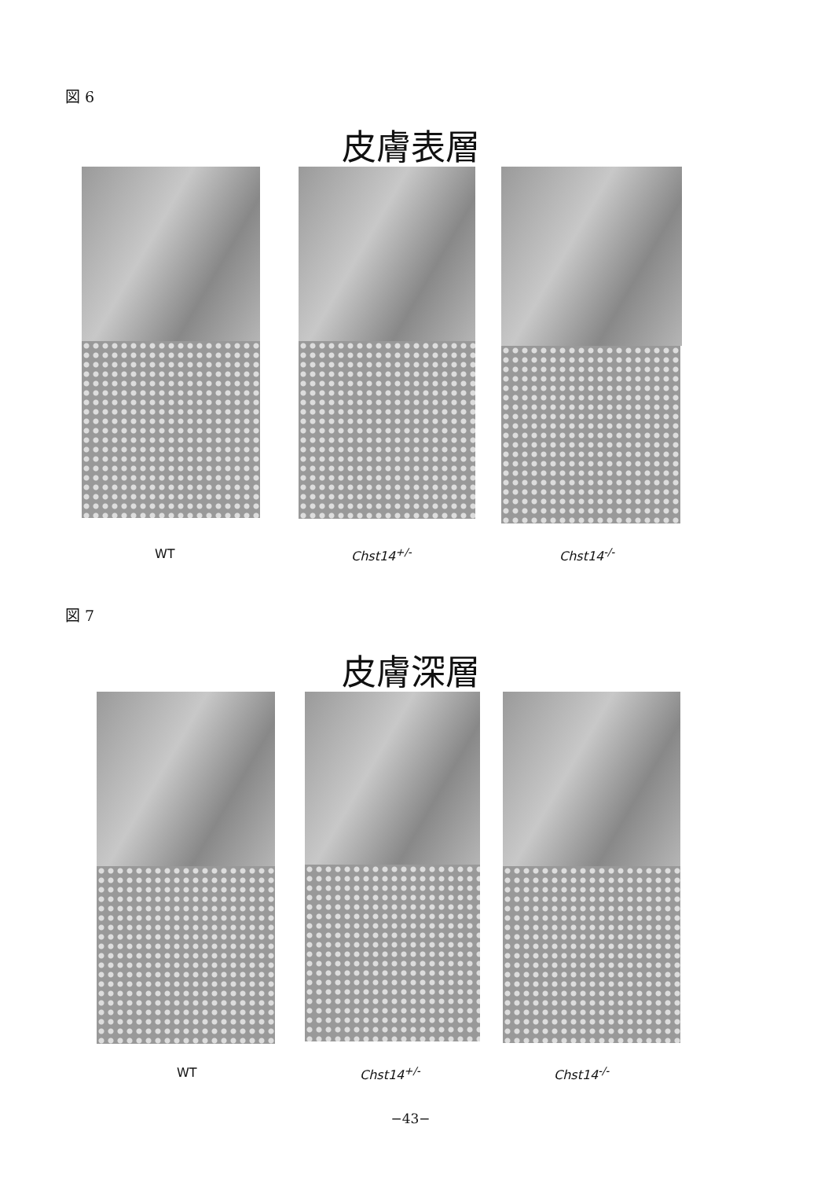図 6
皮膚表層
WT Chst14<sup>+/-</sup> Chst14<sup>-/-</sup>
図 7
皮膚深層
WT Chst14<sup>+/-</sup> Chst14<sup>-/-</sup>
−43−